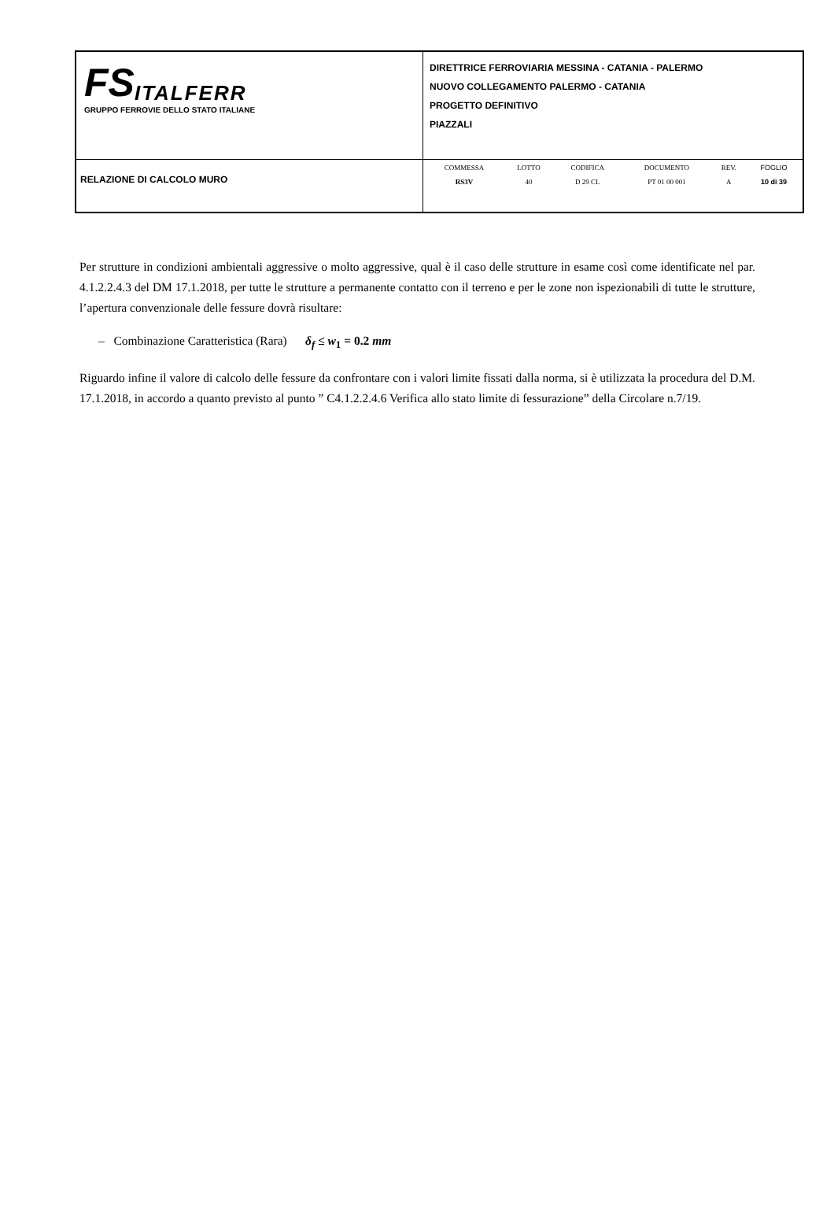| FS ITALFERR GRUPPO FERROVIE DELLO STATO ITALIANE | DIRETTRICE FERROVIARIA MESSINA - CATANIA - PALERMO NUOVO COLLEGAMENTO PALERMO - CATANIA PROGETTO DEFINITIVO PIAZZALI |
| RELAZIONE DI CALCOLO MURO | / COMMESSA / LOTTO / CODIFICA / DOCUMENTO / REV. / FOGLIO / / RS3V / 40 / D 29 CL / PT 01 00 001 / A / 10 di 39 / |
Per strutture in condizioni ambientali aggressive o molto aggressive, qual è il caso delle strutture in esame così come identificate nel par. 4.1.2.2.4.3 del DM 17.1.2018, per tutte le strutture a permanente contatto con il terreno e per le zone non ispezionabili di tutte le strutture, l’apertura convenzionale delle fessure dovrà risultare:
– Combinazione Caratteristica (Rara) δ<sub>f</sub> ≤ w<sub>1</sub> = 0.2 mm
Riguardo infine il valore di calcolo delle fessure da confrontare con i valori limite fissati dalla norma, si è utilizzata la procedura del D.M. 17.1.2018, in accordo a quanto previsto al punto ” C4.1.2.2.4.6 Verifica allo stato limite di fessurazione” della Circolare n.7/19.